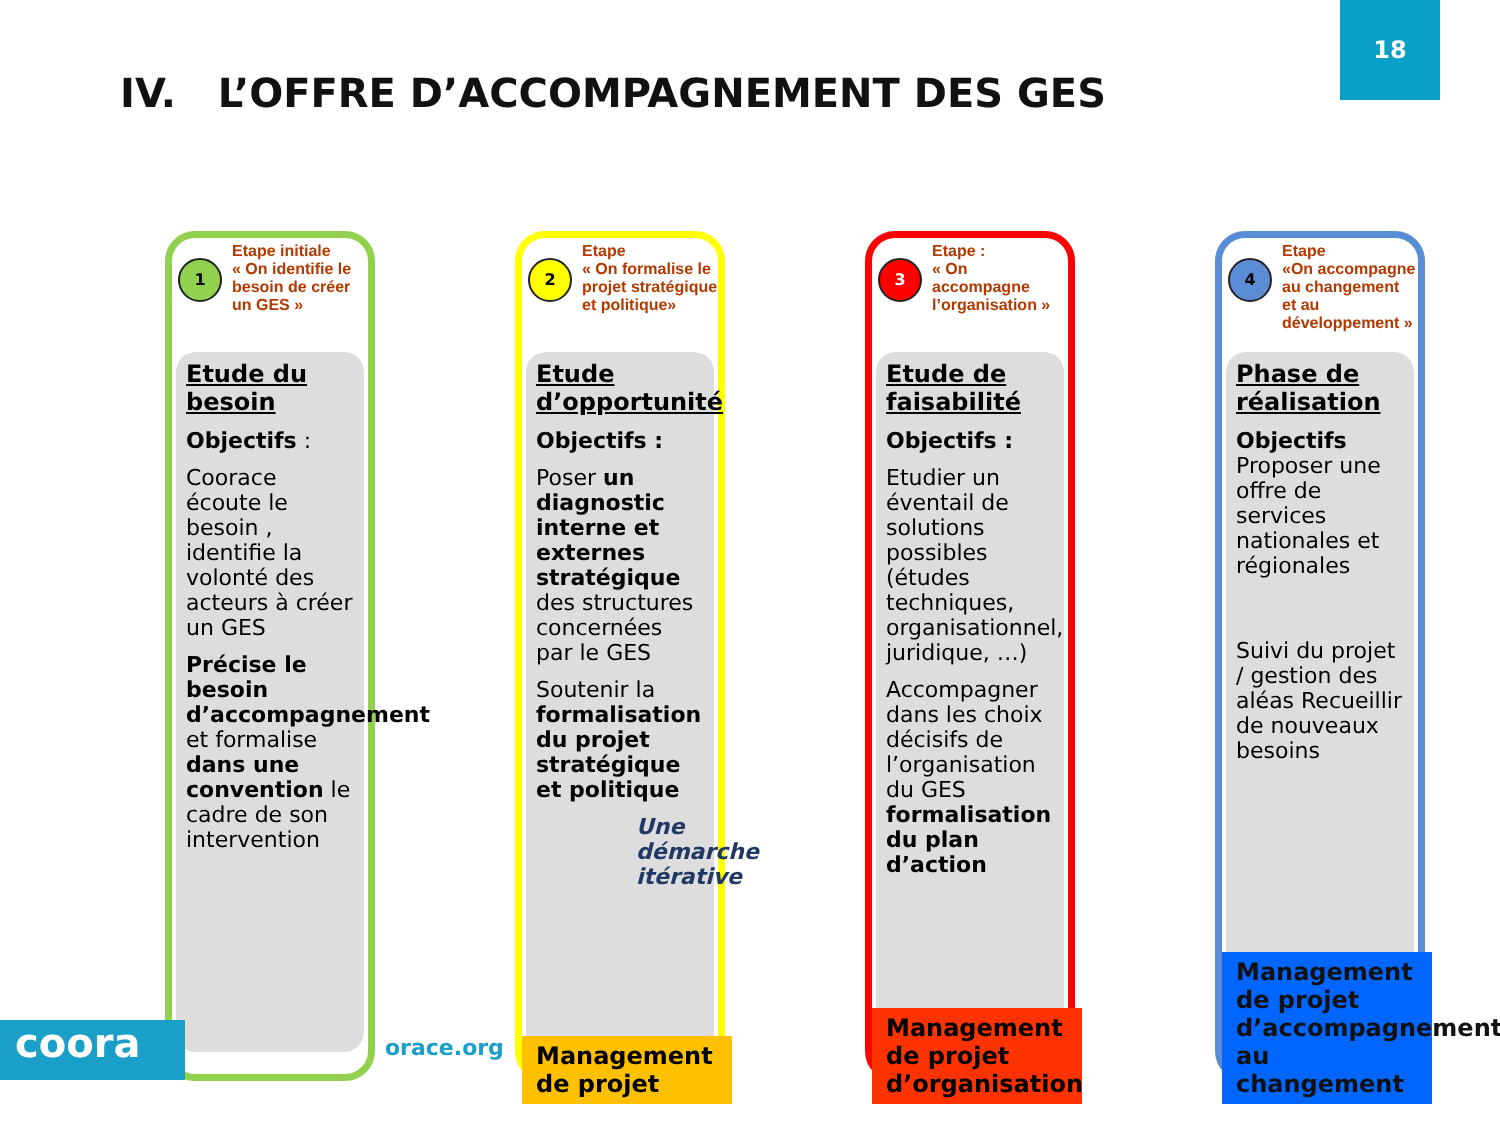18
IV. L’OFFRE D’ACCOMPAGNEMENT DES GES
1
Etape initiale
« On identifie le besoin de créer un GES »
Etude du besoin
Objectifs :
Coorace écoute le besoin , identifie la volonté des acteurs à créer un GES
Précise le besoin d’accompagnement et formalise dans une convention le cadre de son intervention
2
Etape
« On formalise le projet stratégique et politique»
Etude d’opportunité
Objectifs :
Poser un diagnostic interne et externes stratégique des structures concernées par le GES
Soutenir la formalisation du projet stratégique et politique
Une démarche itérative
Management de projet
3
Etape :
« On accompagne l’organisation »
Etude de faisabilité
Objectifs :
Etudier un éventail de solutions possibles (études techniques, organisationnel, juridique, …)
Accompagner dans les choix décisifs de l’organisation du GES formalisation du plan d’action
Management de projet d’organisation
4
Etape
«On accompagne au changement et au développement »
Phase de réalisation
Objectifs
Proposer une offre de services nationales et régionales
Suivi du projet / gestion des aléas Recueillir de nouveaux besoins
Management de projet d’accompagnement au changement
coora orace.org